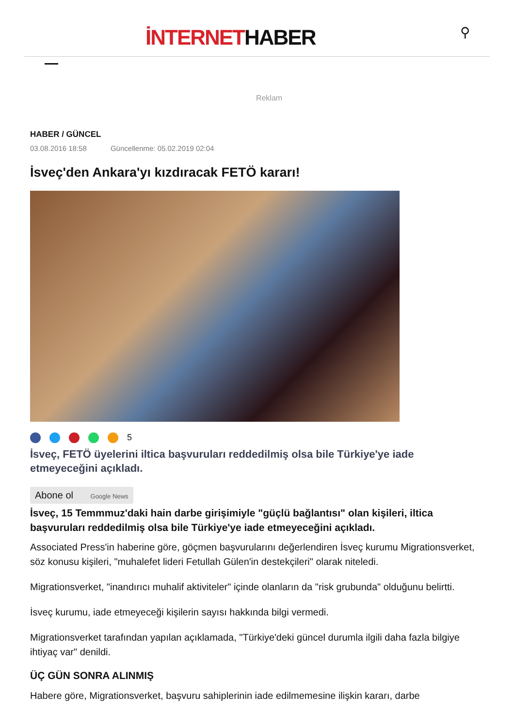İNTERNETHABER ⚲
Reklam
HABER / GÜNCEL
03.08.2016 18:58 Güncellenme: 05.02.2019 02:04
İsveç'den Ankara'yı kızdıracak FETÖ kararı!
5
İsveç, FETÖ üyelerini iltica başvuruları reddedilmiş olsa bile Türkiye'ye iade etmeyeceğini açıkladı.
Abone ol Google News
İsveç, 15 Temmmuz'daki hain darbe girişimiyle "güçlü bağlantısı" olan kişileri, iltica başvuruları reddedilmiş olsa bile Türkiye'ye iade etmeyeceğini açıkladı.
Associated Press'in haberine göre, göçmen başvurularını değerlendiren İsveç kurumu Migrationsverket, söz konusu kişileri, "muhalefet lideri Fetullah Gülen'in destekçileri" olarak niteledi.
Migrationsverket, "inandırıcı muhalif aktiviteler" içinde olanların da "risk grubunda" olduğunu belirtti.
İsveç kurumu, iade etmeyeceği kişilerin sayısı hakkında bilgi vermedi.
Migrationsverket tarafından yapılan açıklamada, "Türkiye'deki güncel durumla ilgili daha fazla bilgiye ihtiyaç var" denildi.
ÜÇ GÜN SONRA ALINMIŞ
Habere göre, Migrationsverket, başvuru sahiplerinin iade edilmemesine ilişkin kararı, darbe